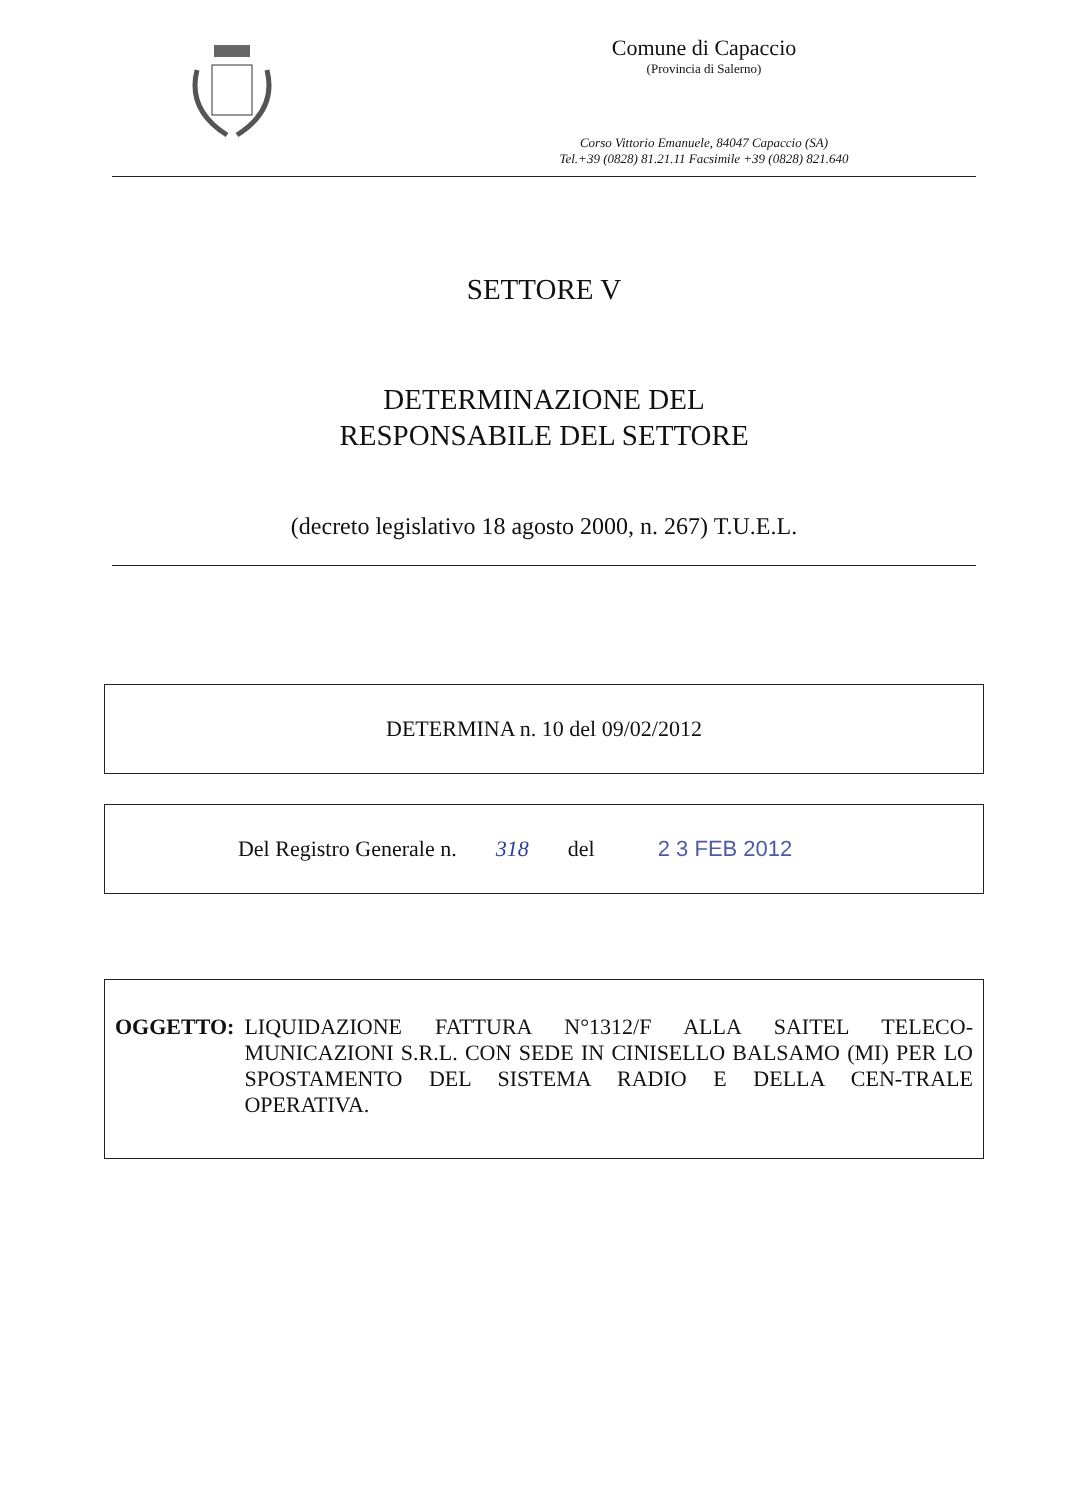Comune di Capaccio
(Provincia di Salerno)
Corso Vittorio Emanuele, 84047 Capaccio (SA)
Tel.+39 (0828) 81.21.11 Facsimile +39 (0828) 821.640
SETTORE V
DETERMINAZIONE DEL
RESPONSABILE DEL SETTORE
(decreto legislativo 18 agosto 2000, n. 267) T.U.E.L.
DETERMINA n. 10 del 09/02/2012
Del Registro Generale n. 318 del 2 3 FEB 2012
OGGETTO: LIQUIDAZIONE FATTURA N°1312/F ALLA SAITEL TELECO-MUNICAZIONI S.R.L. CON SEDE IN CINISELLO BALSAMO (MI) PER LO SPOSTAMENTO DEL SISTEMA RADIO E DELLA CEN-TRALE OPERATIVA.